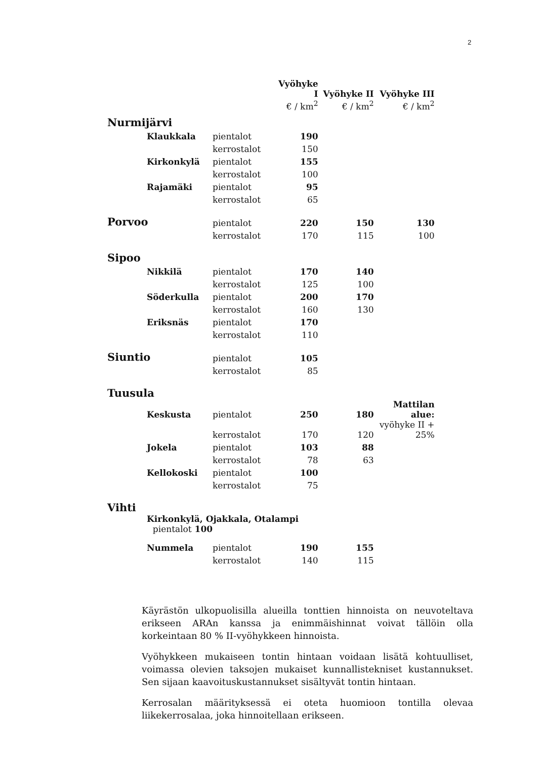2
| | | Vyöhyke I | Vyöhyke II | Vyöhyke III |
| --- | --- | --- | --- | --- |
| | | € / km<sup>2</sup> | € / km<sup>2</sup> | € / km<sup>2</sup> |
| Nurmijärvi | | | | |
| Klaukkala | pientalot | 190 | | |
| | kerrostalot | 150 | | |
| Kirkonkylä | pientalot | 155 | | |
| | kerrostalot | 100 | | |
| Rajamäki | pientalot | 95 | | |
| | kerrostalot | 65 | | |
| Porvoo | pientalot | 220 | 150 | 130 |
| | kerrostalot | 170 | 115 | 100 |
| Sipoo | | | | |
| Nikkilä | pientalot | 170 | 140 | |
| | kerrostalot | 125 | 100 | |
| Söderkulla | pientalot | 200 | 170 | |
| | kerrostalot | 160 | 130 | |
| Eriksnäs | pientalot | 170 | | |
| | kerrostalot | 110 | | |
| Siuntio | pientalot | 105 | | |
| | kerrostalot | 85 | | |
| Tuusula | | | | |
| Keskusta | pientalot | 250 | 180 | Mattilan alue: |
| | kerrostalot | 170 | 120 | vyöhyke II + 25% |
| Jokela | pientalot | 103 | 88 | |
| | kerrostalot | 78 | 63 | |
| Kellokoski | pientalot | 100 | | |
| | kerrostalot | 75 | | |
| Vihti | | | | |
| Kirkonkylä, Ojakkala, Otalampi pientalot 100 | | | | |
| Nummela | pientalot | 190 | 155 | |
| | kerrostalot | 140 | 115 | |
Käyrästön ulkopuolisilla alueilla tonttien hinnoista on neuvoteltava erikseen ARAn kanssa ja enimmäishinnat voivat tällöin olla korkeintaan 80 % II-vyöhykkeen hinnoista.
Vyöhykkeen mukaiseen tontin hintaan voidaan lisätä kohtuulliset, voimassa olevien taksojen mukaiset kunnallistekniset kustannukset. Sen sijaan kaavoituskustannukset sisältyvät tontin hintaan.
Kerrosalan määrityksessä ei oteta huomioon tontilla olevaa liikekerrosalaa, joka hinnoitellaan erikseen.